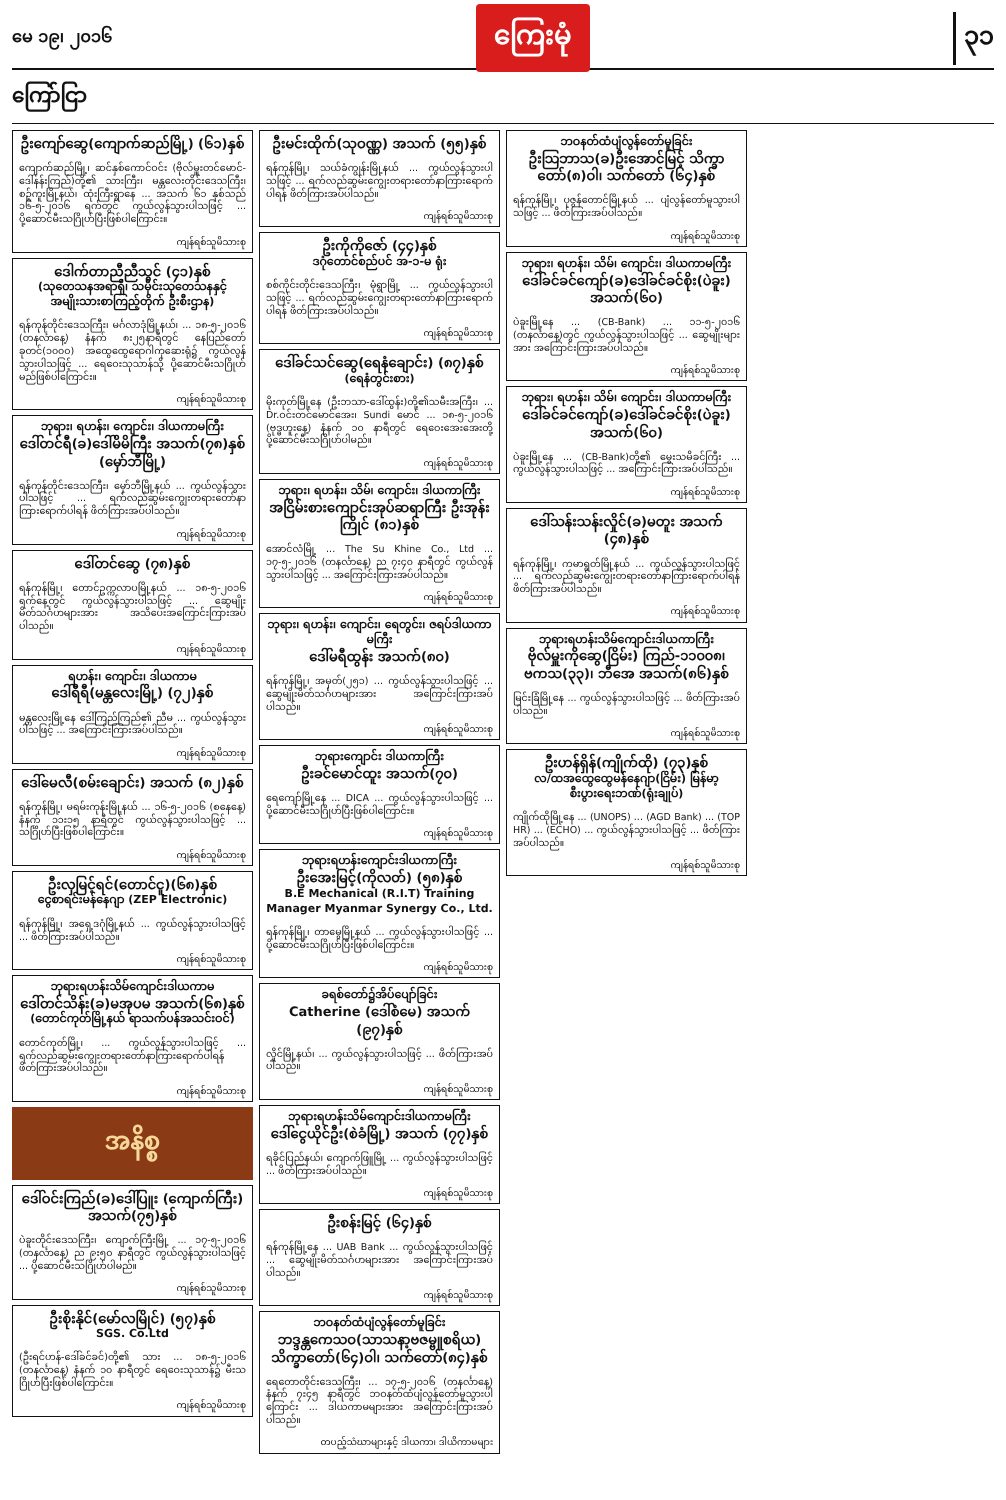မေ ၁၉၊ ၂၀၁၆
ကြေးမုံ
၃၁
ကြော်ငြာ
ဦးကျော်ဆွေ(ကျောက်ဆည်မြို့) (၆၁)နှစ်
ကျောက်ဆည်မြို့၊ ဆင်နှစ်ကောင်ဝင်း (ဗိုလ်မှူးတင်မောင်-ဒေါ်နန်းကြည်)တို့၏ သားကြီး၊ မန္တလေးတိုင်းဒေသကြီး၊ စဉ့်ကူးမြို့နယ်၊ ထုံးကြီးရွာနေ ... အသက် ၆၁ နှစ်သည် ၁၆-၅-၂၀၁၆ ရက်တွင် ကွယ်လွန်သွားပါသဖြင့် ... ပို့ဆောင်မီးသဂြိုဟ်ပြီးဖြစ်ပါကြောင်း။
ကျန်ရစ်သူမိသားစု
ဒေါက်တာညီညီသွင် (၄၁)နှစ်
(သုတေသနအရာရှိ၊ သမိုင်းသုတေသနနှင့် အမျိုးသားစာကြည့်တိုက် ဦးစီးဌာန)
ရန်ကုန်တိုင်းဒေသကြီး၊ မင်္ဂလာဒုံမြို့နယ်၊ ... ၁၈-၅-၂၀၁၆ (တနင်္လာနေ့) နံနက် ၈း၂၅နာရီတွင် နေပြည်တော် ခုတင်(၁၀၀၀) အထွေထွေရောဂါကုဆေးရုံ၌ ကွယ်လွန်သွားပါသဖြင့် ... ရေဝေးသုသာန်သို့ ပို့ဆောင်မီးသဂြိုဟ်မည်ဖြစ်ပါကြောင်း။
ကျန်ရစ်သူမိသားစု
ဘုရား၊ ရဟန်း၊ ကျောင်း၊ ဒါယကာမကြီး
ဒေါ်တင်ရီ(ခ)ဒေါ်မိမိကြီး အသက်(၇၈)နှစ် (မှော်ဘီမြို့)
ရန်ကုန်တိုင်းဒေသကြီး၊ မှော်ဘီမြို့နယ် ... ကွယ်လွန်သွားပါသဖြင့် ... ရက်လည်ဆွမ်းကျွေးတရားတော်နာကြားရောက်ပါရန် ဖိတ်ကြားအပ်ပါသည်။
ကျန်ရစ်သူမိသားစု
ဒေါ်တင်ဆွေ (၇၈)နှစ်
ရန်ကုန်မြို့၊ တောင်ဥက္ကလာပမြို့နယ် ... ၁၈-၅-၂၀၁၆ ရက်နေ့တွင် ကွယ်လွန်သွားပါသဖြင့် ... ဆွေမျိုးမိတ်သင်္ဂဟများအား အသိပေးအကြောင်းကြားအပ်ပါသည်။
ကျန်ရစ်သူမိသားစု
ရဟန်း၊ ကျောင်း၊ ဒါယကာမ
ဒေါ်ရီရီ(မန္တလေးမြို့) (၇၂)နှစ်
မန္တလေးမြို့နေ ဒေါ်ကြည်ကြည်၏ ညီမ ... ကွယ်လွန်သွားပါသဖြင့် ... အကြောင်းကြားအပ်ပါသည်။
ကျန်ရစ်သူမိသားစု
ဒေါ်မေလီ(စမ်းချောင်း) အသက် (၈၂)နှစ်
ရန်ကုန်မြို့၊ မရမ်းကုန်းမြို့နယ် ... ၁၆-၅-၂၀၁၆ (စနေနေ့) နံနက် ၁၁း၁၅ နာရီတွင် ကွယ်လွန်သွားပါသဖြင့် ... သင်္ဂြိုဟ်ပြီးဖြစ်ပါကြောင်း။
ကျန်ရစ်သူမိသားစု
ဦးလှမြင့်ရင်(တောင်ငူ)(၆၈)နှစ်
ငွေစာရင်းမန်နေဂျာ (ZEP Electronic)
ရန်ကုန်မြို့၊ အရှေ့ဒဂုံမြို့နယ် ... ကွယ်လွန်သွားပါသဖြင့် ... ဖိတ်ကြားအပ်ပါသည်။
ကျန်ရစ်သူမိသားစု
ဘုရားရဟန်းသိမ်ကျောင်းဒါယကာမ
ဒေါ်တင်သိန်း(ခ)မအုပမ အသက်(၆၈)နှစ်
(တောင်ကုတ်မြို့နယ် ရာသက်ပန်အသင်းဝင်)
တောင်ကုတ်မြို့၊ ... ကွယ်လွန်သွားပါသဖြင့် ... ရက်လည်ဆွမ်းကျွေးတရားတော်နာကြားရောက်ပါရန် ဖိတ်ကြားအပ်ပါသည်။
ကျန်ရစ်သူမိသားစု
အနိစ္စ
ဒေါ်ဝင်းကြည်(ခ)ဒေါ်ပြူး (ကျောက်ကြီး) အသက်(၇၅)နှစ်
ပဲခူးတိုင်းဒေသကြီး၊ ကျောက်ကြီးမြို့ ... ၁၇-၅-၂၀၁၆ (တနင်္လာနေ့) ည ၉း၅၀ နာရီတွင် ကွယ်လွန်သွားပါသဖြင့် ... ပို့ဆောင်မီးသဂြိုဟ်ပါမည်။
ကျန်ရစ်သူမိသားစု
ဦးစိုးနိုင်(မော်လမြိုင်) (၅၇)နှစ်
SGS. Co.Ltd
(ဦးရင်ဟန်-ဒေါ်ခင်ခင်)တို့၏ သား ... ၁၈-၅-၂၀၁၆ (တနင်္လာနေ့) နံနက် ၁၀ နာရီတွင် ရေဝေးသုသာန်၌ မီးသဂြိုဟ်ပြီးဖြစ်ပါကြောင်း။
ကျန်ရစ်သူမိသားစု
ဦးမင်းထိုက်(သုဝဏ္ဏ) အသက် (၅၅)နှစ်
ရန်ကုန်မြို့၊ သယ်ခံကျွန်းမြို့နယ် ... ကွယ်လွန်သွားပါသဖြင့် ... ရက်လည်ဆွမ်းကျွေးတရားတော်နာကြားရောက်ပါရန် ဖိတ်ကြားအပ်ပါသည်။
ကျန်ရစ်သူမိသားစု
ဦးကိုကိုဇော် (၄၄)နှစ်
ဒဂုံတောင်စည်ပင် အ-၁-မ ရုံး
စစ်ကိုင်းတိုင်းဒေသကြီး၊ မုံရွာမြို့ ... ကွယ်လွန်သွားပါသဖြင့် ... ရက်လည်ဆွမ်းကျွေးတရားတော်နာကြားရောက်ပါရန် ဖိတ်ကြားအပ်ပါသည်။
ကျန်ရစ်သူမိသားစု
ဒေါ်ခင်သင်ဆွေ(ရေနံချောင်း) (၈၇)နှစ်
(ရေနံတွင်းစား)
မိုးကုတ်မြို့နေ (ဦးဘသာ-ဒေါ်ထွန်း)တို့၏သမီးအကြီး၊ ... Dr.ဝင်းတင်မောင်အေး၊ Sundi မောင် ... ၁၈-၅-၂၀၁၆ (ဗုဒ္ဓဟူးနေ့) နံနက် ၁၀ နာရီတွင် ရေဝေးအေးအေးတို့ ပို့ဆောင်မီးသဂြိုဟ်ပါမည်။
ကျန်ရစ်သူမိသားစု
ဘုရား၊ ရဟန်း၊ သိမ်၊ ကျောင်း၊ ဒါယကာကြီး
အငြိမ်းစားကျောင်းအုပ်ဆရာကြီး ဦးအုန်းကြိုင် (၈၁)နှစ်
အောင်လံမြို့ ... The Su Khine Co., Ltd ... ၁၇-၅-၂၀၁၆ (တနင်္လာနေ့) ည ၇း၄၀ နာရီတွင် ကွယ်လွန်သွားပါသဖြင့် ... အကြောင်းကြားအပ်ပါသည်။
ကျန်ရစ်သူမိသားစု
ဘုရား၊ ရဟန်း၊ ကျောင်း၊ ရေတွင်း၊ ဇရပ်ဒါယကာမကြီး
ဒေါ်မရီထွန်း အသက်(၈၀)
ရန်ကုန်မြို့၊ အမှတ်(၂၅၁) ... ကွယ်လွန်သွားပါသဖြင့် ... ဆွေမျိုးမိတ်သင်္ဂဟများအား အကြောင်းကြားအပ်ပါသည်။
ကျန်ရစ်သူမိသားစု
ဘုရားကျောင်း ဒါယကာကြီး
ဦးခင်မောင်ထူး အသက်(၇၀)
ရေကျော်မြို့နေ ... DICA ... ကွယ်လွန်သွားပါသဖြင့် ... ပို့ဆောင်မီးသဂြိုဟ်ပြီးဖြစ်ပါကြောင်း။
ကျန်ရစ်သူမိသားစု
ဘုရားရဟန်းကျောင်းဒါယကာကြီး
ဦးအေးမြင့်(ကိုလတ်) (၅၈)နှစ်
B.E Mechanical (R.I.T) Training Manager Myanmar Synergy Co., Ltd.
ရန်ကုန်မြို့၊ တာမွေမြို့နယ် ... ကွယ်လွန်သွားပါသဖြင့် ... ပို့ဆောင်မီးသဂြိုဟ်ပြီးဖြစ်ပါကြောင်း။
ကျန်ရစ်သူမိသားစု
ခရစ်တော်၌အိပ်ပျော်ခြင်း
Catherine (ဒေါ်စံမေ) အသက် (၉၇)နှစ်
လှိုင်မြို့နယ်၊ ... ကွယ်လွန်သွားပါသဖြင့် ... ဖိတ်ကြားအပ်ပါသည်။
ကျန်ရစ်သူမိသားစု
ဘုရားရဟန်းသိမ်ကျောင်းဒါယကာမကြီး
ဒေါ်ငွေယိုင်ဦး(စဲခံမြို့) အသက် (၇၇)နှစ်
ရခိုင်ပြည်နယ်၊ ကျောက်ဖြူမြို့ ... ကွယ်လွန်သွားပါသဖြင့် ... ဖိတ်ကြားအပ်ပါသည်။
ကျန်ရစ်သူမိသားစု
ဦးစန်းမြင့် (၆၄)နှစ်
ရန်ကုန်မြို့နေ ... UAB Bank ... ကွယ်လွန်သွားပါသဖြင့် ... ဆွေမျိုးမိတ်သင်္ဂဟများအား အကြောင်းကြားအပ်ပါသည်။
ကျန်ရစ်သူမိသားစု
ဘဝနတ်ထံပျံလွန်တော်မူခြင်း
ဘဒ္ဒန္တကေသဝ(သာသနာ့ဗဇမ္ဗူစရိယ) သိက္ခာတော်(၆၄)ဝါ၊ သက်တော်(၈၄)နှစ်
ရေတောတိုင်းဒေသကြီး၊ ... ၁၇-၅-၂၀၁၆ (တနင်္လာနေ့) နံနက် ၇း၄၅ နာရီတွင် ဘဝနတ်ထံပျံလွန်တော်မူသွားပါကြောင်း ... ဒါယကာမများအား အကြောင်းကြားအပ်ပါသည်။
တပည့်သံဃာများနှင့် ဒါယကာ၊ ဒါယိကာမများ
ဘဝနတ်ထံပျံလွန်တော်မူခြင်း
ဦးသြဘာသ(ခ)ဦးအောင်မြင့် သိက္ခာတော်(၈)ဝါ၊ သက်တော် (၆၄)နှစ်
ရန်ကုန်မြို့၊ ပုဇွန်တောင်မြို့နယ် ... ပျံလွန်တော်မူသွားပါသဖြင့် ... ဖိတ်ကြားအပ်ပါသည်။
ကျန်ရစ်သူမိသားစု
ဘုရား၊ ရဟန်း၊ သိမ်၊ ကျောင်း၊ ဒါယကာမကြီး
ဒေါ်ခင်ခင်ကျော်(ခ)ဒေါ်ခင်ခင်စိုး(ပဲခူး) အသက်(၆၀)
ပဲခူးမြို့နေ ... (CB-Bank) ... ၁၁-၅-၂၀၁၆ (တနင်္လာနေ့)တွင် ကွယ်လွန်သွားပါသဖြင့် ... ဆွေမျိုးများအား အကြောင်းကြားအပ်ပါသည်။
ကျန်ရစ်သူမိသားစု
ဘုရား၊ ရဟန်း၊ သိမ်၊ ကျောင်း၊ ဒါယကာမကြီး
ဒေါ်ခင်ခင်ကျော်(ခ)ဒေါ်ခင်ခင်စိုး(ပဲခူး) အသက်(၆၀)
ပဲခူးမြို့နေ ... (CB-Bank)တို့၏ မွေးသမိခင်ကြီး ... ကွယ်လွန်သွားပါသဖြင့် ... အကြောင်းကြားအပ်ပါသည်။
ကျန်ရစ်သူမိသားစု
ဒေါ်သန်းသန်းလှိုင်(ခ)မတူး အသက် (၄၈)နှစ်
ရန်ကုန်မြို့၊ ကမာရွတ်မြို့နယ် ... ကွယ်လွန်သွားပါသဖြင့် ... ရက်လည်ဆွမ်းကျွေးတရားတော်နာကြားရောက်ပါရန် ဖိတ်ကြားအပ်ပါသည်။
ကျန်ရစ်သူမိသားစု
ဘုရားရဟန်းသိမ်ကျောင်းဒါယကာကြီး
ဗိုလ်မှူးကိုဆွေ(ငြိမ်း) ကြည်-၁၁၀၀၈၊ ဗကသ(၃၃)၊ ဘီအေ အသက်(၈၆)နှစ်
မြင်းခြံမြို့နေ ... ကွယ်လွန်သွားပါသဖြင့် ... ဖိတ်ကြားအပ်ပါသည်။
ကျန်ရစ်သူမိသားစု
ဦးဟန်ရှိန်(ကျိုက်ထို) (၇၃)နှစ်
လ/ထအထွေထွေမန်နေဂျာ(ငြိမ်း) မြန်မာ့စီးပွားရေးဘဏ်(ရုံးချုပ်)
ကျိုက်ထိုမြို့နေ ... (UNOPS) ... (AGD Bank) ... (TOP HR) ... (ECHO) ... ကွယ်လွန်သွားပါသဖြင့် ... ဖိတ်ကြားအပ်ပါသည်။
ကျန်ရစ်သူမိသားစု